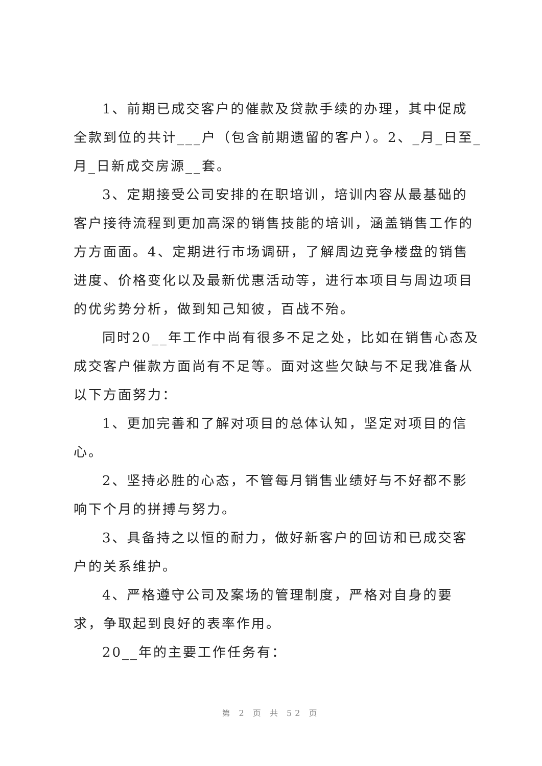1、前期已成交客户的催款及贷款手续的办理，其中促成全款到位的共计___户（包含前期遗留的客户）。2、_月_日至_月_日新成交房源__套。
3、定期接受公司安排的在职培训，培训内容从最基础的客户接待流程到更加高深的销售技能的培训，涵盖销售工作的方方面面。4、定期进行市场调研，了解周边竞争楼盘的销售进度、价格变化以及最新优惠活动等，进行本项目与周边项目的优劣势分析，做到知己知彼，百战不殆。
同时20__年工作中尚有很多不足之处，比如在销售心态及成交客户催款方面尚有不足等。面对这些欠缺与不足我准备从以下方面努力：
1、更加完善和了解对项目的总体认知，坚定对项目的信心。
2、坚持必胜的心态，不管每月销售业绩好与不好都不影响下个月的拼搏与努力。
3、具备持之以恒的耐力，做好新客户的回访和已成交客户的关系维护。
4、严格遵守公司及案场的管理制度，严格对自身的要求，争取起到良好的表率作用。
20__年的主要工作任务有：
第 2 页 共 52 页